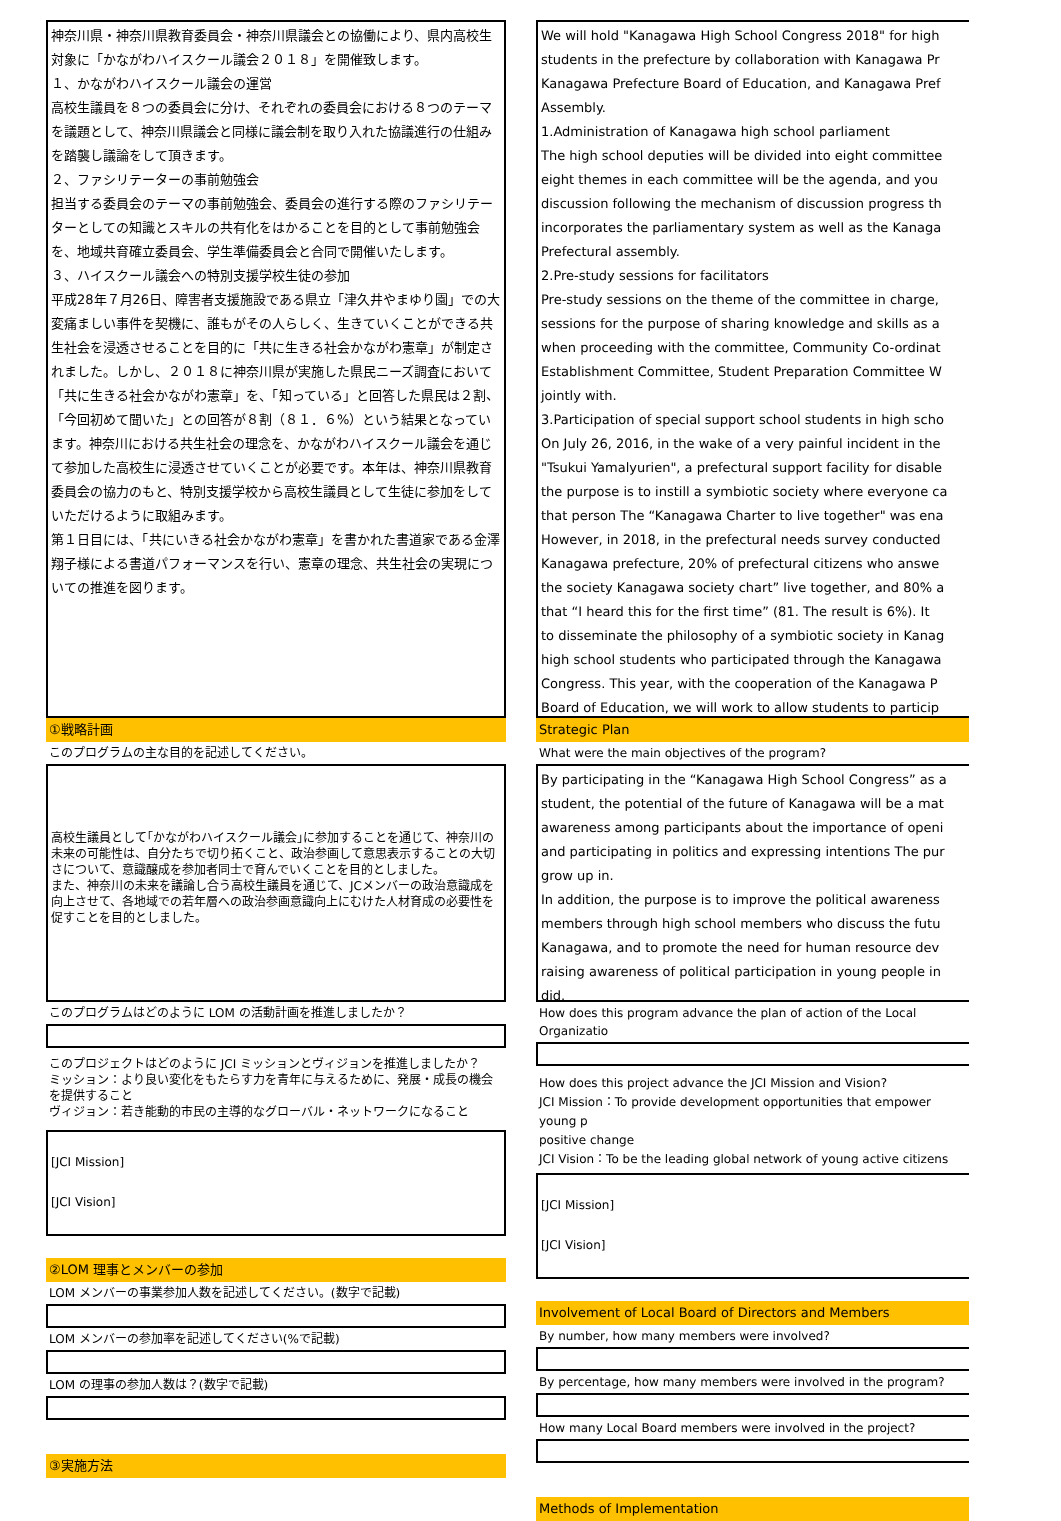神奈川県・神奈川県教育委員会・神奈川県議会との協働により、県内高校生対象に「かながわハイスクール議会２０１８」を開催致します。
１、かながわハイスクール議会の運営
高校生議員を８つの委員会に分け、それぞれの委員会における８つのテーマを議題として、神奈川県議会と同様に議会制を取り入れた協議進行の仕組みを踏襲し議論をして頂きます。
２、ファシリテーターの事前勉強会
担当する委員会のテーマの事前勉強会、委員会の進行する際のファシリテーターとしての知識とスキルの共有化をはかることを目的として事前勉強会を、地域共育確立委員会、学生準備委員会と合同で開催いたします。
３、ハイスクール議会への特別支援学校生徒の参加
平成28年７月26日、障害者支援施設である県立「津久井やまゆり園」での大変痛ましい事件を契機に、誰もがその人らしく、生きていくことができる共生社会を浸透させることを目的に「共に生きる社会かながわ憲章」が制定されました。しかし、２０１８に神奈川県が実施した県民ニーズ調査において「共に生きる社会かながわ憲章」を、「知っている」と回答した県民は２割、「今回初めて聞いた」との回答が８割（８１．６%）という結果となっています。神奈川における共生社会の理念を、かながわハイスクール議会を通じて参加した高校生に浸透させていくことが必要です。本年は、神奈川県教育委員会の協力のもと、特別支援学校から高校生議員として生徒に参加をしていただけるように取組みます。
第１日目には、「共にいきる社会かながわ憲章」を書かれた書道家である金澤翔子様による書道パフォーマンスを行い、憲章の理念、共生社会の実現についての推進を図ります。
①戦略計画
このプログラムの主な目的を記述してください。
高校生議員として｢かながわハイスクール議会｣に参加することを通じて、神奈川の未来の可能性は、自分たちで切り拓くこと、政治参画して意思表示することの大切さについて、意識醸成を参加者同士で育んでいくことを目的としました。
また、神奈川の未来を議論し合う高校生議員を通じて、JCメンバーの政治意識成を向上させて、各地域での若年層への政治参画意識向上にむけた人材育成の必要性を促すことを目的としました。
このプログラムはどのように LOM の活動計画を推進しましたか？
このプロジェクトはどのように JCI ミッションとヴィジョンを推進しましたか？
ミッション：より良い変化をもたらす力を青年に与えるために、発展・成長の機会を提供すること
ヴィジョン：若き能動的市民の主導的なグローバル・ネットワークになること
[JCI Mission]
[JCI Vision]
②LOM 理事とメンバーの参加
LOM メンバーの事業参加人数を記述してください。(数字で記載)
LOM メンバーの参加率を記述してください(%で記載)
LOM の理事の参加人数は？(数字で記載)
③実施方法
We will hold "Kanagawa High School Congress 2018" for high
students in the prefecture by collaboration with Kanagawa Pr
Kanagawa Prefecture Board of Education, and Kanagawa Pref
Assembly.
1.Administration of Kanagawa high school parliament
The high school deputies will be divided into eight committee
eight themes in each committee will be the agenda, and you
discussion following the mechanism of discussion progress th
incorporates the parliamentary system as well as the Kanaga
Prefectural assembly.
2.Pre-study sessions for facilitators
Pre-study sessions on the theme of the committee in charge,
sessions for the purpose of sharing knowledge and skills as a
when proceeding with the committee, Community Co-ordinat
Establishment Committee, Student Preparation Committee W
jointly with.
3.Participation of special support school students in high scho
On July 26, 2016, in the wake of a very painful incident in the
"Tsukui Yamalyurien", a prefectural support facility for disable
the purpose is to instill a symbiotic society where everyone ca
that person The “Kanagawa Charter to live together" was ena
However, in 2018, in the prefectural needs survey conducted
Kanagawa prefecture, 20% of prefectural citizens who answe
the society Kanagawa society chart” live together, and 80% a
that “I heard this for the first time” (81. The result is 6%). It
to disseminate the philosophy of a symbiotic society in Kanag
high school students who participated through the Kanagawa
Congress. This year, with the cooperation of the Kanagawa P
Board of Education, we will work to allow students to particip
Strategic Plan
What were the main objectives of the program?
By participating in the “Kanagawa High School Congress” as a
student, the potential of the future of Kanagawa will be a mat
awareness among participants about the importance of openi
and participating in politics and expressing intentions The pur
grow up in.
In addition, the purpose is to improve the political awareness
members through high school members who discuss the futu
Kanagawa, and to promote the need for human resource dev
raising awareness of political participation in young people in
did.
How does this program advance the plan of action of the Local Organizatio
How does this project advance the JCI Mission and Vision?
JCI Mission：To provide development opportunities that empower young p
positive change
JCI Vision：To be the leading global network of young active citizens
[JCI Mission]
[JCI Vision]
Involvement of Local Board of Directors and Members
By number, how many members were involved?
By percentage, how many members were involved in the program?
How many Local Board members were involved in the project?
Methods of Implementation